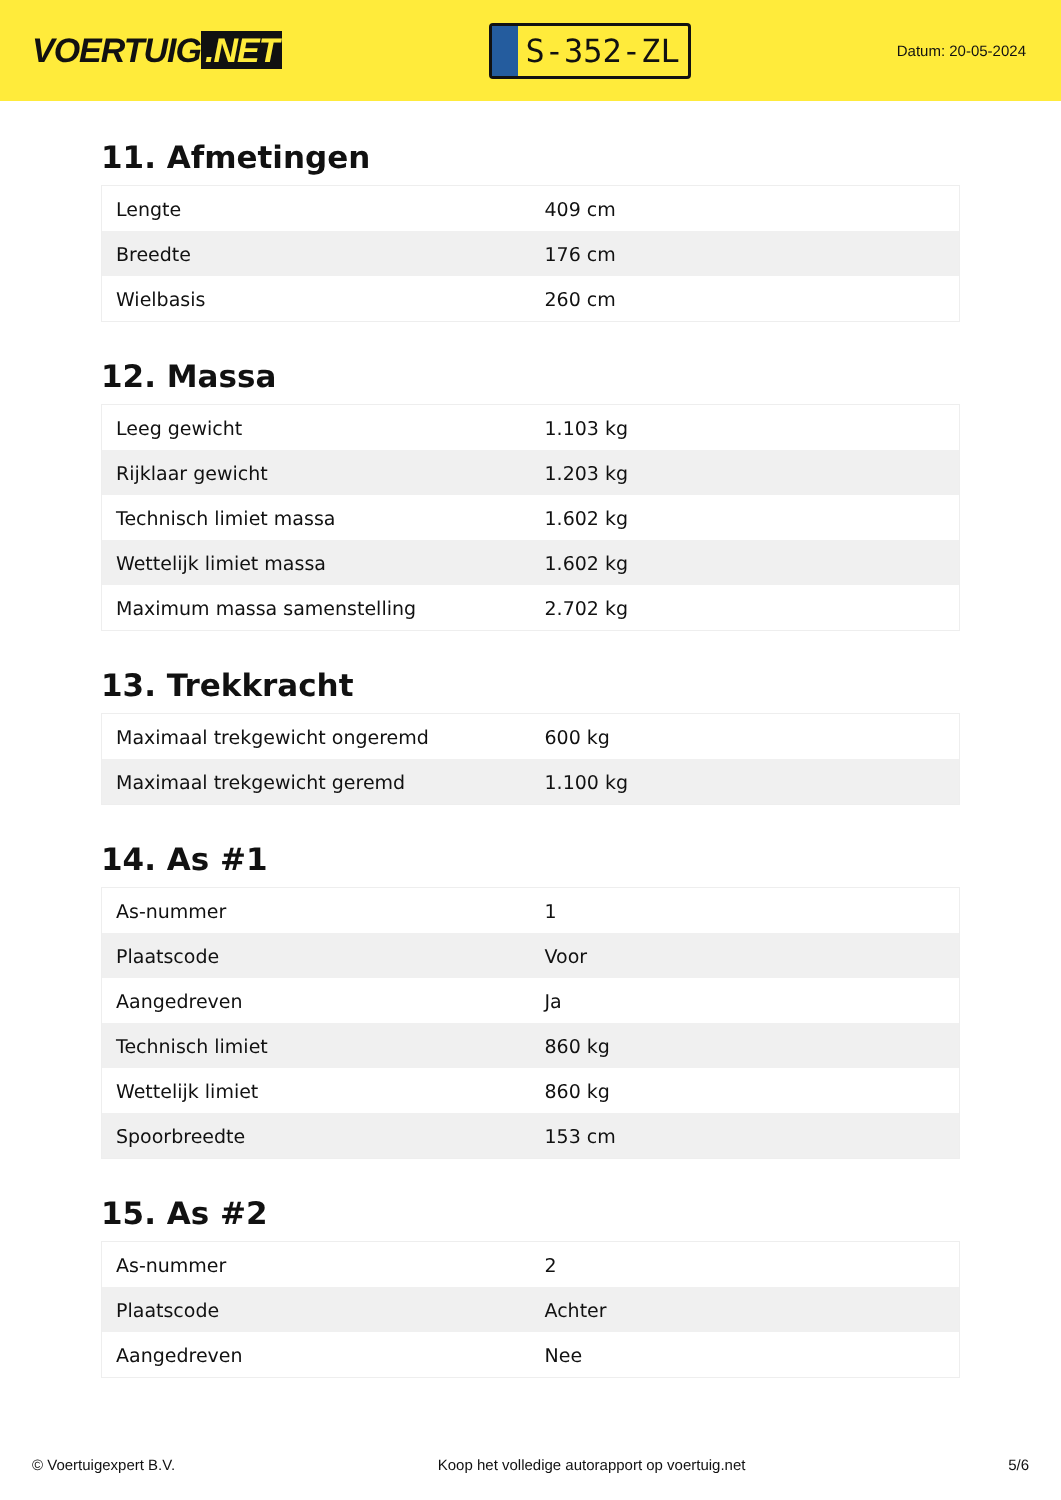VOERTUIG.NET
S-352-ZL
Datum: 20-05-2024
11. Afmetingen
| Lengte | 409 cm |
| Breedte | 176 cm |
| Wielbasis | 260 cm |
12. Massa
| Leeg gewicht | 1.103 kg |
| Rijklaar gewicht | 1.203 kg |
| Technisch limiet massa | 1.602 kg |
| Wettelijk limiet massa | 1.602 kg |
| Maximum massa samenstelling | 2.702 kg |
13. Trekkracht
| Maximaal trekgewicht ongeremd | 600 kg |
| Maximaal trekgewicht geremd | 1.100 kg |
14. As #1
| As-nummer | 1 |
| Plaatscode | Voor |
| Aangedreven | Ja |
| Technisch limiet | 860 kg |
| Wettelijk limiet | 860 kg |
| Spoorbreedte | 153 cm |
15. As #2
| As-nummer | 2 |
| Plaatscode | Achter |
| Aangedreven | Nee |
© Voertuigexpert B.V. Koop het volledige autorapport op voertuig.net 5/6